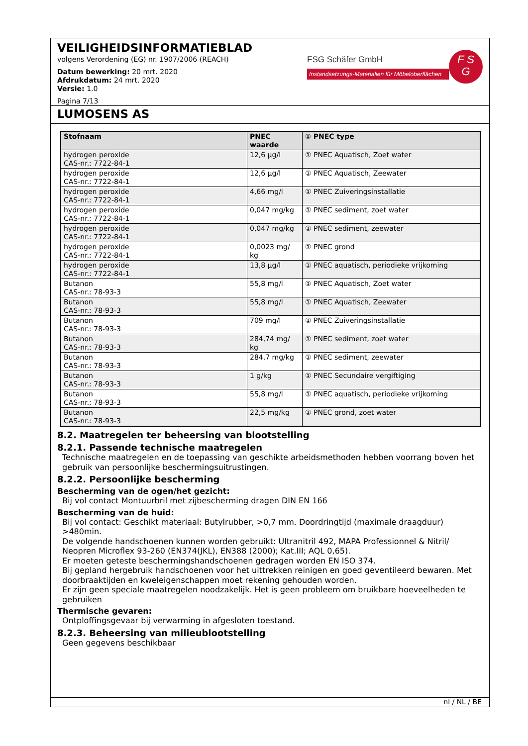VEILIGHEIDSINFORMATIEBLAD
volgens Verordening (EG) nr. 1907/2006 (REACH)
Datum bewerking: 20 mrt. 2020
Afdrukdatum: 24 mrt. 2020
Versie: 1.0
Pagina 7/13
FSG Schäfer GmbH
Instandsetzungs-Materialien für Möbeloberflächen
F S
G
LUMOSENS AS
| Stofnaam | PNEC waarde | ① PNEC type |
| --- | --- | --- |
| hydrogen peroxide CAS-nr.: 7722-84-1 | 12,6 µg/l | ① PNEC Aquatisch, Zoet water |
| hydrogen peroxide CAS-nr.: 7722-84-1 | 12,6 µg/l | ① PNEC Aquatisch, Zeewater |
| hydrogen peroxide CAS-nr.: 7722-84-1 | 4,66 mg/l | ① PNEC Zuiveringsinstallatie |
| hydrogen peroxide CAS-nr.: 7722-84-1 | 0,047 mg/kg | ① PNEC sediment, zoet water |
| hydrogen peroxide CAS-nr.: 7722-84-1 | 0,047 mg/kg | ① PNEC sediment, zeewater |
| hydrogen peroxide CAS-nr.: 7722-84-1 | 0,0023 mg/ kg | ① PNEC grond |
| hydrogen peroxide CAS-nr.: 7722-84-1 | 13,8 µg/l | ① PNEC aquatisch, periodieke vrijkoming |
| Butanon CAS-nr.: 78-93-3 | 55,8 mg/l | ① PNEC Aquatisch, Zoet water |
| Butanon CAS-nr.: 78-93-3 | 55,8 mg/l | ① PNEC Aquatisch, Zeewater |
| Butanon CAS-nr.: 78-93-3 | 709 mg/l | ① PNEC Zuiveringsinstallatie |
| Butanon CAS-nr.: 78-93-3 | 284,74 mg/ kg | ① PNEC sediment, zoet water |
| Butanon CAS-nr.: 78-93-3 | 284,7 mg/kg | ① PNEC sediment, zeewater |
| Butanon CAS-nr.: 78-93-3 | 1 g/kg | ① PNEC Secundaire vergiftiging |
| Butanon CAS-nr.: 78-93-3 | 55,8 mg/l | ① PNEC aquatisch, periodieke vrijkoming |
| Butanon CAS-nr.: 78-93-3 | 22,5 mg/kg | ① PNEC grond, zoet water |
8.2. Maatregelen ter beheersing van blootstelling
8.2.1. Passende technische maatregelen
Technische maatregelen en de toepassing van geschikte arbeidsmethoden hebben voorrang boven het gebruik van persoonlijke beschermingsuitrustingen.
8.2.2. Persoonlijke bescherming
Bescherming van de ogen/het gezicht:
Bij vol contact Montuurbril met zijbescherming dragen DIN EN 166
Bescherming van de huid:
Bij vol contact: Geschikt materiaal: Butylrubber, >0,7 mm. Doordringtijd (maximale draagduur) >480min.
De volgende handschoenen kunnen worden gebruikt: Ultranitril 492, MAPA Professionnel & Nitril/ Neopren Microflex 93-260 (EN374(JKL), EN388 (2000); Kat.III; AQL 0,65).
Er moeten geteste beschermingshandschoenen gedragen worden EN ISO 374.
Bij gepland hergebruik handschoenen voor het uittrekken reinigen en goed geventileerd bewaren. Met doorbraaktijden en kweleigenschappen moet rekening gehouden worden.
Er zijn geen speciale maatregelen noodzakelijk. Het is geen probleem om bruikbare hoeveelheden te gebruiken
Thermische gevaren:
Ontploffingsgevaar bij verwarming in afgesloten toestand.
8.2.3. Beheersing van milieublootstelling
Geen gegevens beschikbaar
nl / NL / BE